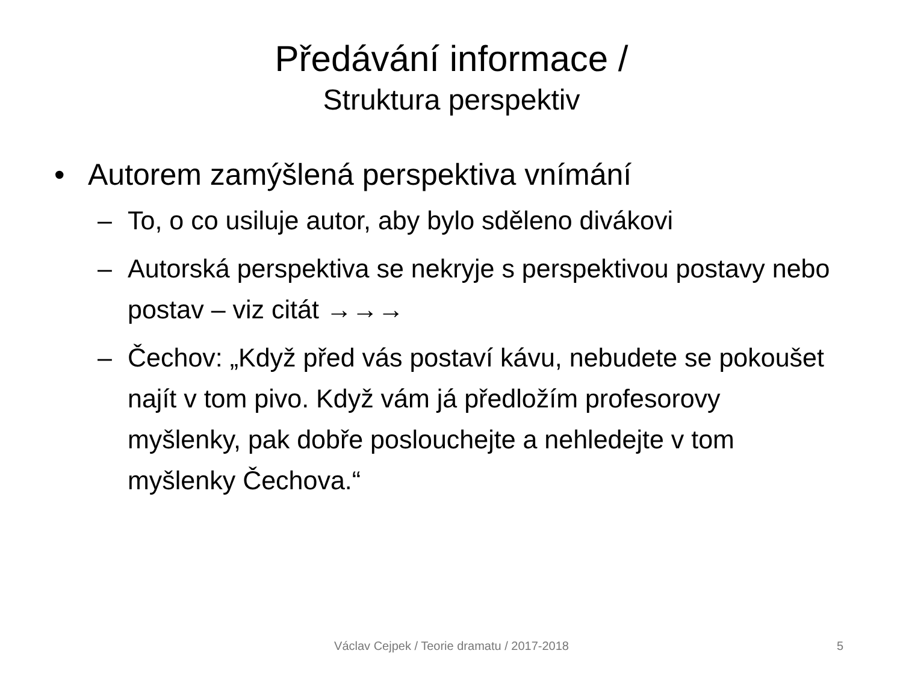Předávání informace /
Struktura perspektiv
• Autorem zamýšlená perspektiva vnímání
– To, o co usiluje autor, aby bylo sděleno divákovi
– Autorská perspektiva se nekryje s perspektivou postavy nebo postav – viz citát →→→
– Čechov: „Když před vás postaví kávu, nebudete se pokoušet najít v tom pivo. Když vám já předložím profesorovy myšlenky, pak dobře poslouchejte a nehledejte v tom myšlenky Čechova.“
Václav Cejpek / Teorie dramatu / 2017-2018 5